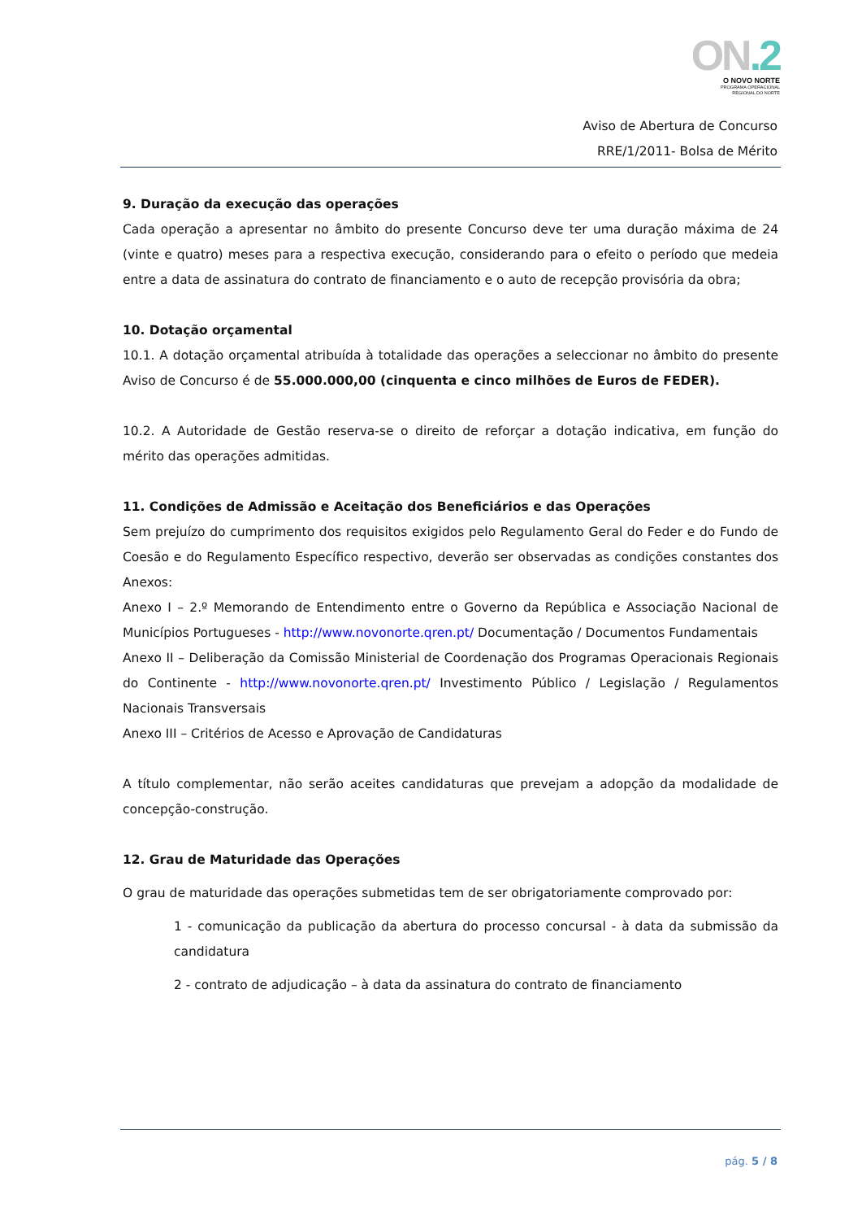ON.2
O NOVO NORTE
PROGRAMA OPERACIONAL
REGIONAL DO NORTE
Aviso de Abertura de Concurso
RRE/1/2011- Bolsa de Mérito
9. Duração da execução das operações
Cada operação a apresentar no âmbito do presente Concurso deve ter uma duração máxima de 24 (vinte e quatro) meses para a respectiva execução, considerando para o efeito o período que medeia entre a data de assinatura do contrato de financiamento e o auto de recepção provisória da obra;
10. Dotação orçamental
10.1. A dotação orçamental atribuída à totalidade das operações a seleccionar no âmbito do presente Aviso de Concurso é de 55.000.000,00 (cinquenta e cinco milhões de Euros de FEDER).
10.2. A Autoridade de Gestão reserva-se o direito de reforçar a dotação indicativa, em função do mérito das operações admitidas.
11. Condições de Admissão e Aceitação dos Beneficiários e das Operações
Sem prejuízo do cumprimento dos requisitos exigidos pelo Regulamento Geral do Feder e do Fundo de Coesão e do Regulamento Específico respectivo, deverão ser observadas as condições constantes dos Anexos:
Anexo I – 2.º Memorando de Entendimento entre o Governo da República e Associação Nacional de Municípios Portugueses - http://www.novonorte.qren.pt/ Documentação / Documentos Fundamentais
Anexo II – Deliberação da Comissão Ministerial de Coordenação dos Programas Operacionais Regionais do Continente - http://www.novonorte.qren.pt/ Investimento Público / Legislação / Regulamentos Nacionais Transversais
Anexo III – Critérios de Acesso e Aprovação de Candidaturas
A título complementar, não serão aceites candidaturas que prevejam a adopção da modalidade de concepção-construção.
12. Grau de Maturidade das Operações
O grau de maturidade das operações submetidas tem de ser obrigatoriamente comprovado por:
1 - comunicação da publicação da abertura do processo concursal - à data da submissão da candidatura
2 - contrato de adjudicação – à data da assinatura do contrato de financiamento
pág. 5 / 8